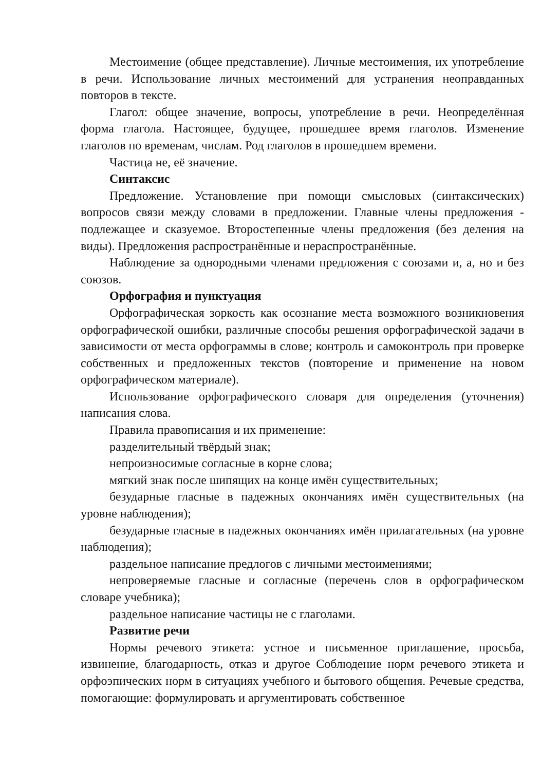Местоимение (общее представление). Личные местоимения, их употребление в речи. Использование личных местоимений для устранения неоправданных повторов в тексте.
Глагол: общее значение, вопросы, употребление в речи. Неопределённая форма глагола. Настоящее, будущее, прошедшее время глаголов. Изменение глаголов по временам, числам. Род глаголов в прошедшем времени.
Частица не, её значение.
Синтаксис
Предложение. Установление при помощи смысловых (синтаксических) вопросов связи между словами в предложении. Главные члены предложения - подлежащее и сказуемое. Второстепенные члены предложения (без деления на виды). Предложения распространённые и нераспространённые.
Наблюдение за однородными членами предложения с союзами и, а, но и без союзов.
Орфография и пунктуация
Орфографическая зоркость как осознание места возможного возникновения орфографической ошибки, различные способы решения орфографической задачи в зависимости от места орфограммы в слове; контроль и самоконтроль при проверке собственных и предложенных текстов (повторение и применение на новом орфографическом материале).
Использование орфографического словаря для определения (уточнения) написания слова.
Правила правописания и их применение:
разделительный твёрдый знак;
непроизносимые согласные в корне слова;
мягкий знак после шипящих на конце имён существительных;
безударные гласные в падежных окончаниях имён существительных (на уровне наблюдения);
безударные гласные в падежных окончаниях имён прилагательных (на уровне наблюдения);
раздельное написание предлогов с личными местоимениями;
непроверяемые гласные и согласные (перечень слов в орфографическом словаре учебника);
раздельное написание частицы не с глаголами.
Развитие речи
Нормы речевого этикета: устное и письменное приглашение, просьба, извинение, благодарность, отказ и другое Соблюдение норм речевого этикета и орфоэпических норм в ситуациях учебного и бытового общения. Речевые средства, помогающие: формулировать и аргументировать собственное